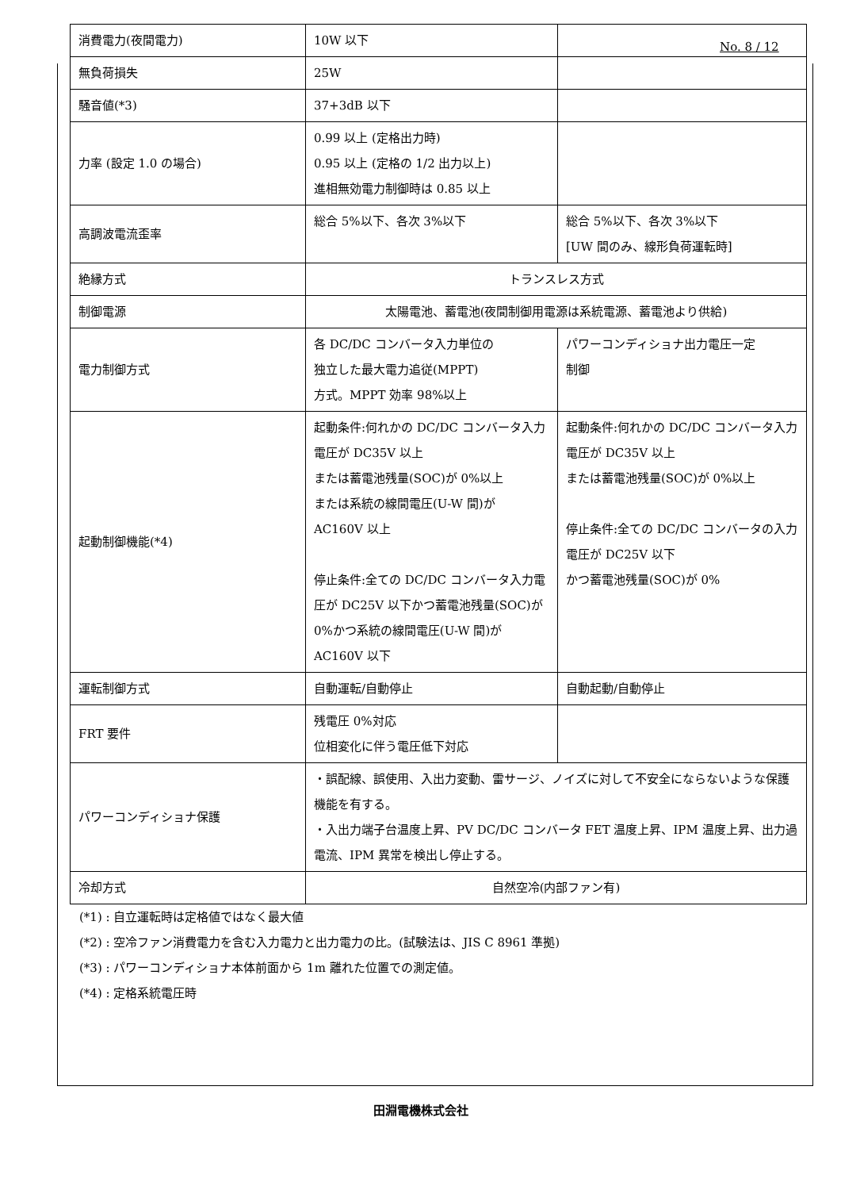No. 8 / 12
| 消費電力(夜間電力) | 10W 以下 | |
| 無負荷損失 | 25W | |
| 騒音値(*3) | 37+3dB 以下 | |
| 力率 (設定 1.0 の場合) | 0.99 以上 (定格出力時) 0.95 以上 (定格の 1/2 出力以上) 進相無効電力制御時は 0.85 以上 | |
| 高調波電流歪率 | 総合 5%以下、各次 3%以下 | 総合 5%以下、各次 3%以下 [UW 間のみ、線形負荷運転時] |
| 絶縁方式 | トランスレス方式 | |
| 制御電源 | 太陽電池、蓄電池(夜間制御用電源は系統電源、蓄電池より供給) | |
| 電力制御方式 | 各 DC/DC コンバータ入力単位の 独立した最大電力追従(MPPT) 方式。MPPT 効率 98%以上 | パワーコンディショナ出力電圧一定 制御 |
| 起動制御機能(*4) | 起動条件:何れかの DC/DC コンバータ入力電圧が DC35V 以上 または蓄電池残量(SOC)が 0%以上 または系統の線間電圧(U-W 間)が AC160V 以上 停止条件:全ての DC/DC コンバータ入力電圧が DC25V 以下かつ蓄電池残量(SOC)が 0%かつ系統の線間電圧(U-W 間)が AC160V 以下 | 起動条件:何れかの DC/DC コンバータ入力電圧が DC35V 以上 または蓄電池残量(SOC)が 0%以上 停止条件:全ての DC/DC コンバータの入力電圧が DC25V 以下 かつ蓄電池残量(SOC)が 0% |
| 運転制御方式 | 自動運転/自動停止 | 自動起動/自動停止 |
| FRT 要件 | 残電圧 0%対応 位相変化に伴う電圧低下対応 | |
| パワーコンディショナ保護 | ・誤配線、誤使用、入出力変動、雷サージ、ノイズに対して不安全にならないような保護機能を有する。 ・入出力端子台温度上昇、PV DC/DC コンバータ FET 温度上昇、IPM 温度上昇、出力過電流、IPM 異常を検出し停止する。 | |
| 冷却方式 | 自然空冷(内部ファン有) | |
(*1) : 自立運転時は定格値ではなく最大値
(*2) : 空冷ファン消費電力を含む入力電力と出力電力の比。(試験法は、JIS C 8961 準拠)
(*3) : パワーコンディショナ本体前面から 1m 離れた位置での測定値。
(*4) : 定格系統電圧時
田淵電機株式会社